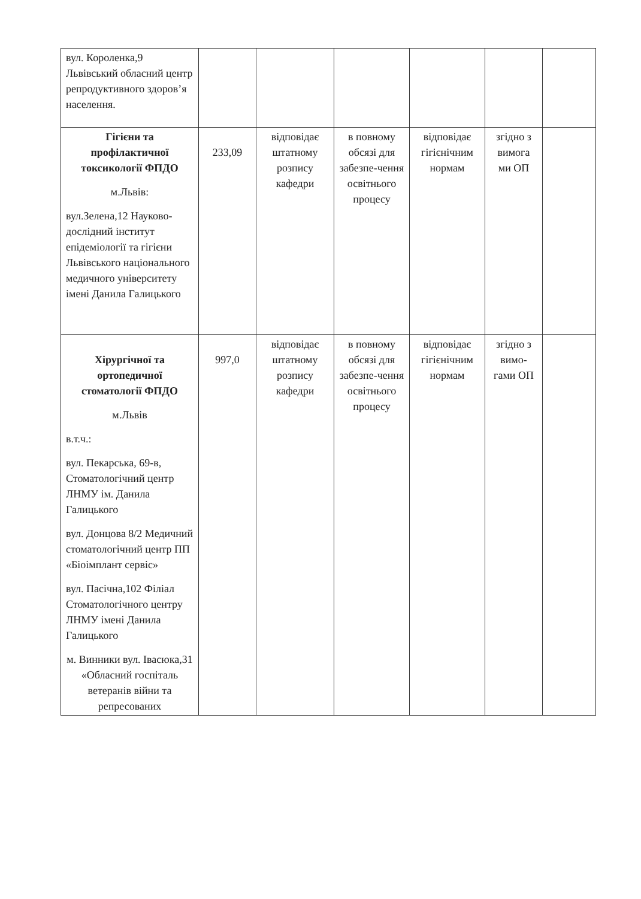| вул. Короленка,9 Львівський обласний центр репродуктивного здоров’я населення. | | | | | | |
| Гігієни та профілактичної токсикології ФПДО м.Львів: вул.Зелена,12 Науково-дослідний інститут епідеміології та гігієни Львівського національного медичного університету імені Данила Галицького | 233,09 | відповідає штатному розпису кафедри | в повному обсязі для забезпе-чення освітнього процесу | відповідає гігієнічним нормам | згідно з вимога ми ОП | |
| Хірургічної та ортопедичної стоматології ФПДО м.Львів в.т.ч.: вул. Пекарська, 69-в, Стоматологічний центр ЛНМУ ім. Данила Галицького вул. Донцова 8/2 Медичний стоматологічний центр ПП «Біоімплант сервіс» вул. Пасічна,102 Філіал Стоматологічного центру ЛНМУ імені Данила Галицького м. Винники вул. Івасюка,31 «Обласний госпіталь ветеранів війни та репресованих | 997,0 | відповідає штатному розпису кафедри | в повному обсязі для забезпе-чення освітнього процесу | відповідає гігієнічним нормам | згідно з вимо-гами ОП | |